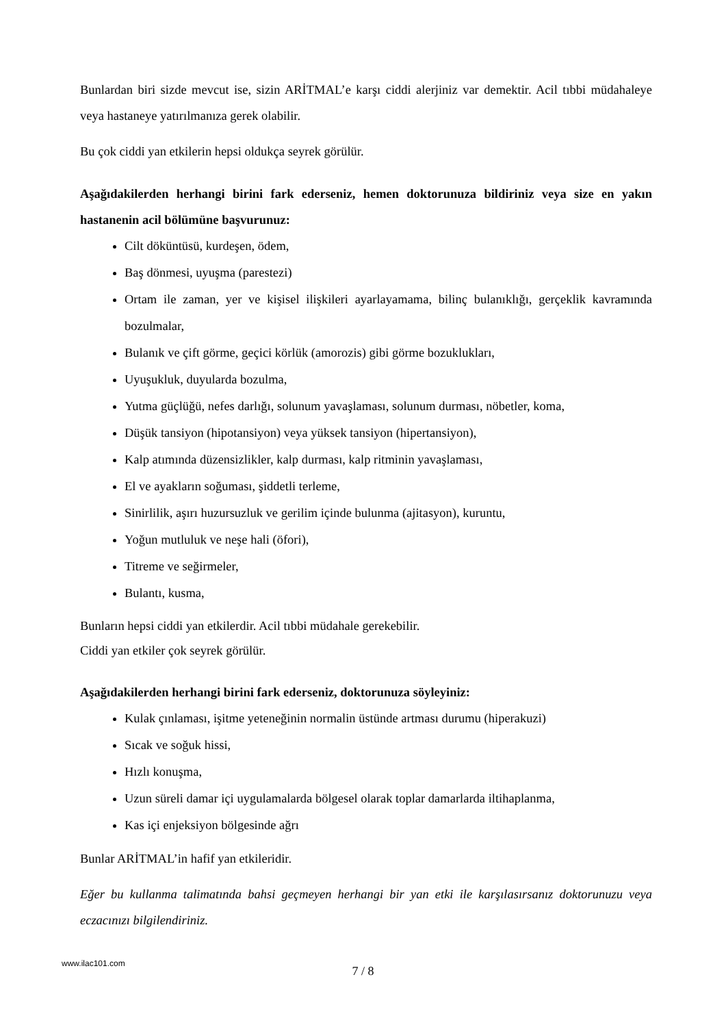Bunlardan biri sizde mevcut ise, sizin ARİTMAL’e karşı ciddi alerjiniz var demektir. Acil tıbbi müdahaleye veya hastaneye yatırılmanıza gerek olabilir.
Bu çok ciddi yan etkilerin hepsi oldukça seyrek görülür.
Aşağıdakilerden herhangi birini fark ederseniz, hemen doktorunuza bildiriniz veya size en yakın hastanenin acil bölümüne başvurunuz:
Cilt döküntüsü, kurdeşen, ödem,
Baş dönmesi, uyuşma (parestezi)
Ortam ile zaman, yer ve kişisel ilişkileri ayarlayamama, bilinç bulanıklığı, gerçeklik kavramında bozulmalar,
Bulanık ve çift görme, geçici körlük (amorozis) gibi görme bozuklukları,
Uyuşukluk, duyularda bozulma,
Yutma güçlüğü, nefes darlığı, solunum yavaşlaması, solunum durması, nöbetler, koma,
Düşük tansiyon (hipotansiyon) veya yüksek tansiyon (hipertansiyon),
Kalp atımında düzensizlikler, kalp durması, kalp ritminin yavaşlaması,
El ve ayakların soğuması, şiddetli terleme,
Sinirlilik, aşırı huzursuzluk ve gerilim içinde bulunma (ajitasyon), kuruntu,
Yoğun mutluluk ve neşe hali (öfori),
Titreme ve seğirmeler,
Bulantı, kusma,
Bunların hepsi ciddi yan etkilerdir. Acil tıbbi müdahale gerekebilir.
Ciddi yan etkiler çok seyrek görülür.
Aşağıdakilerden herhangi birini fark ederseniz, doktorunuza söyleyiniz:
Kulak çınlaması, işitme yeteneğinin normalin üstünde artması durumu (hiperakuzi)
Sıcak ve soğuk hissi,
Hızlı konuşma,
Uzun süreli damar içi uygulamalarda bölgesel olarak toplar damarlarda iltihaplanma,
Kas içi enjeksiyon bölgesinde ağrı
Bunlar ARİTMAL’in hafif yan etkileridir.
Eğer bu kullanma talimatında bahsi geçmeyen herhangi bir yan etki ile karşılasırsanız doktorunuzu veya eczacınızı bilgilendiriniz.
www.ilac101.com
7 / 8